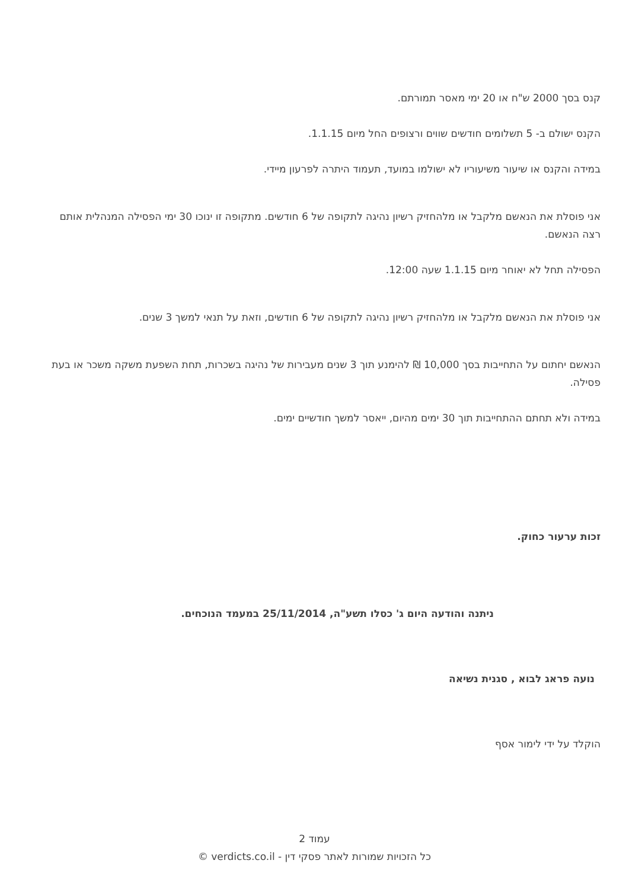קנס בסך 2000 ש"ח או 20 ימי מאסר תמורתם.
הקנס ישולם ב- 5 תשלומים חודשים שווים ורצופים החל מיום 1.1.15.
במידה והקנס או שיעור משיעוריו לא ישולמו במועד, תעמוד היתרה לפרעון מיידי.
אני פוסלת את הנאשם מלקבל או מלהחזיק רשיון נהיגה לתקופה של 6 חודשים. מתקופה זו ינוכו 30 ימי הפסילה המנהלית אותם רצה הנאשם.
הפסילה תחל לא יאוחר מיום 1.1.15 שעה 12:00.
אני פוסלת את הנאשם מלקבל או מלהחזיק רשיון נהיגה לתקופה של 6 חודשים, וזאת על תנאי למשך 3 שנים.
הנאשם יחתום על התחייבות בסך 10,000 ₪ להימנע תוך 3 שנים מעבירות של נהיגה בשכרות, תחת השפעת משקה משכר או בעת פסילה.
במידה ולא תחתם ההתחייבות תוך 30 ימים מהיום, ייאסר למשך חודשיים ימים.
זכות ערעור כחוק.
ניתנה והודעה היום ג' כסלו תשע"ה, 25/11/2014 במעמד הנוכחים.
נועה פראג לבוא , סגנית נשיאה
הוקלד על ידי לימור אסף
עמוד 2
כל הזכויות שמורות לאתר פסקי דין - verdicts.co.il ©